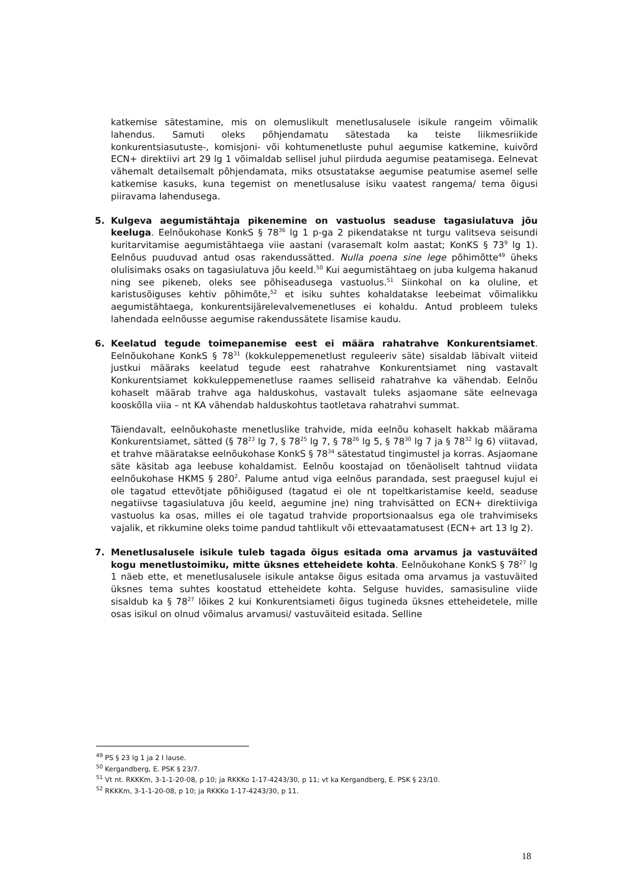katkemise sätestamine, mis on olemuslikult menetlusalusele isikule rangeim võimalik lahendus. Samuti oleks põhjendamatu sätestada ka teiste liikmesriikide konkurentsiasutuste-, komisjoni- või kohtumenetluste puhul aegumise katkemine, kuivõrd ECN+ direktiivi art 29 lg 1 võimaldab sellisel juhul piirduda aegumise peatamisega. Eelnevat vähemalt detailsemalt põhjendamata, miks otsustatakse aegumise peatumise asemel selle katkemise kasuks, kuna tegemist on menetlusaluse isiku vaatest rangema/ tema õigusi piiravama lahendusega.
5. Kulgeva aegumistähtaja pikenemine on vastuolus seaduse tagasiulatuva jõu keeluga. Eelnõukohase KonkS § 78<sup>36</sup> lg 1 p-ga 2 pikendatakse nt turgu valitseva seisundi kuritarvitamise aegumistähtaegа viie aastani (varasemalt kolm aastat; KonKS § 73<sup>9</sup> lg 1). Eelnõus puuduvad antud osas rakendussätted. Nulla poena sine lege põhimõtte<sup>49</sup> üheks olulisimaks osaks on tagasiulatuva jõu keeld.<sup>50</sup> Kui aegumistähtaeg on juba kulgema hakanud ning see pikeneb, oleks see põhiseadusega vastuolus.<sup>51</sup> Siinkohal on ka oluline, et karistusõiguses kehtiv põhimõte,<sup>52</sup> et isiku suhtes kohaldatakse leebeimat võimalikku aegumistähtaega, konkurentsijärelevalvemenetluses ei kohaldu. Antud probleem tuleks lahendada eelnõusse aegumise rakendussätete lisamise kaudu.
6. Keelatud tegude toimepanemise eest ei määra rahatrahve Konkurentsiamet. Eelnõukohane KonkS § 78<sup>31</sup> (kokkuleppemenetlust reguleeriv säte) sisaldab läbivalt viiteid justkui määraks keelatud tegude eest rahatrahve Konkurentsiamet ning vastavalt Konkurentsiamet kokkuleppemenetluse raames selliseid rahatrahve ka vähendab. Eelnõu kohaselt määrab trahve aga halduskohus, vastavalt tuleks asjaomane säte eelnevaga kooskõlla viia – nt KA vähendab halduskohtus taotletava rahatrahvi summat.
Täiendavalt, eelnõukohaste menetluslike trahvide, mida eelnõu kohaselt hakkab määrama Konkurentsiamet, sätted (§ 78<sup>23</sup> lg 7, § 78<sup>25</sup> lg 7, § 78<sup>26</sup> lg 5, § 78<sup>30</sup> lg 7 ja § 78<sup>32</sup> lg 6) viitavad, et trahve määratakse eelnõukohase KonkS § 78<sup>34</sup> sätestatud tingimustel ja korras. Asjaomane säte käsitab aga leebuse kohaldamist. Eelnõu koostajad on tõenäoliselt tahtnud viidata eelnõukohase HKMS § 280<sup>2</sup>. Palume antud viga eelnõus parandada, sest praegusel kujul ei ole tagatud ettevõtjate põhiõigused (tagatud ei ole nt topeltkaristamise keeld, seaduse negatiivse tagasiulatuva jõu keeld, aegumine jne) ning trahvisätted on ECN+ direktiiviga vastuolus ka osas, milles ei ole tagatud trahvide proportsionaalsus ega ole trahvimiseks vajalik, et rikkumine oleks toime pandud tahtlikult või ettevaatamatusest (ECN+ art 13 lg 2).
7. Menetlusalusele isikule tuleb tagada õigus esitada oma arvamus ja vastuväited kogu menetlustoimiku, mitte üksnes etteheidete kohta. Eelnõukohane KonkS § 78<sup>27</sup> lg 1 näeb ette, et menetlusalusele isikule antakse õigus esitada oma arvamus ja vastuväited üksnes tema suhtes koostatud etteheidete kohta. Selguse huvides, samasisuline viide sisaldub ka § 78<sup>27</sup> lõikes 2 kui Konkurentsiameti õigus tugineda üksnes etteheidetele, mille osas isikul on olnud võimalus arvamusi/ vastuväiteid esitada. Selline
<sup>49</sup> PS § 23 lg 1 ja 2 I lause.
<sup>50</sup> Kergandberg, E. PSK § 23/7.
<sup>51</sup> Vt nt. RKKKm, 3-1-1-20-08, p 10; ja RKKKo 1-17-4243/30, p 11; vt ka Kergandberg, E. PSK § 23/10.
<sup>52</sup> RKKKm, 3-1-1-20-08, p 10; ja RKKKo 1-17-4243/30, p 11.
18